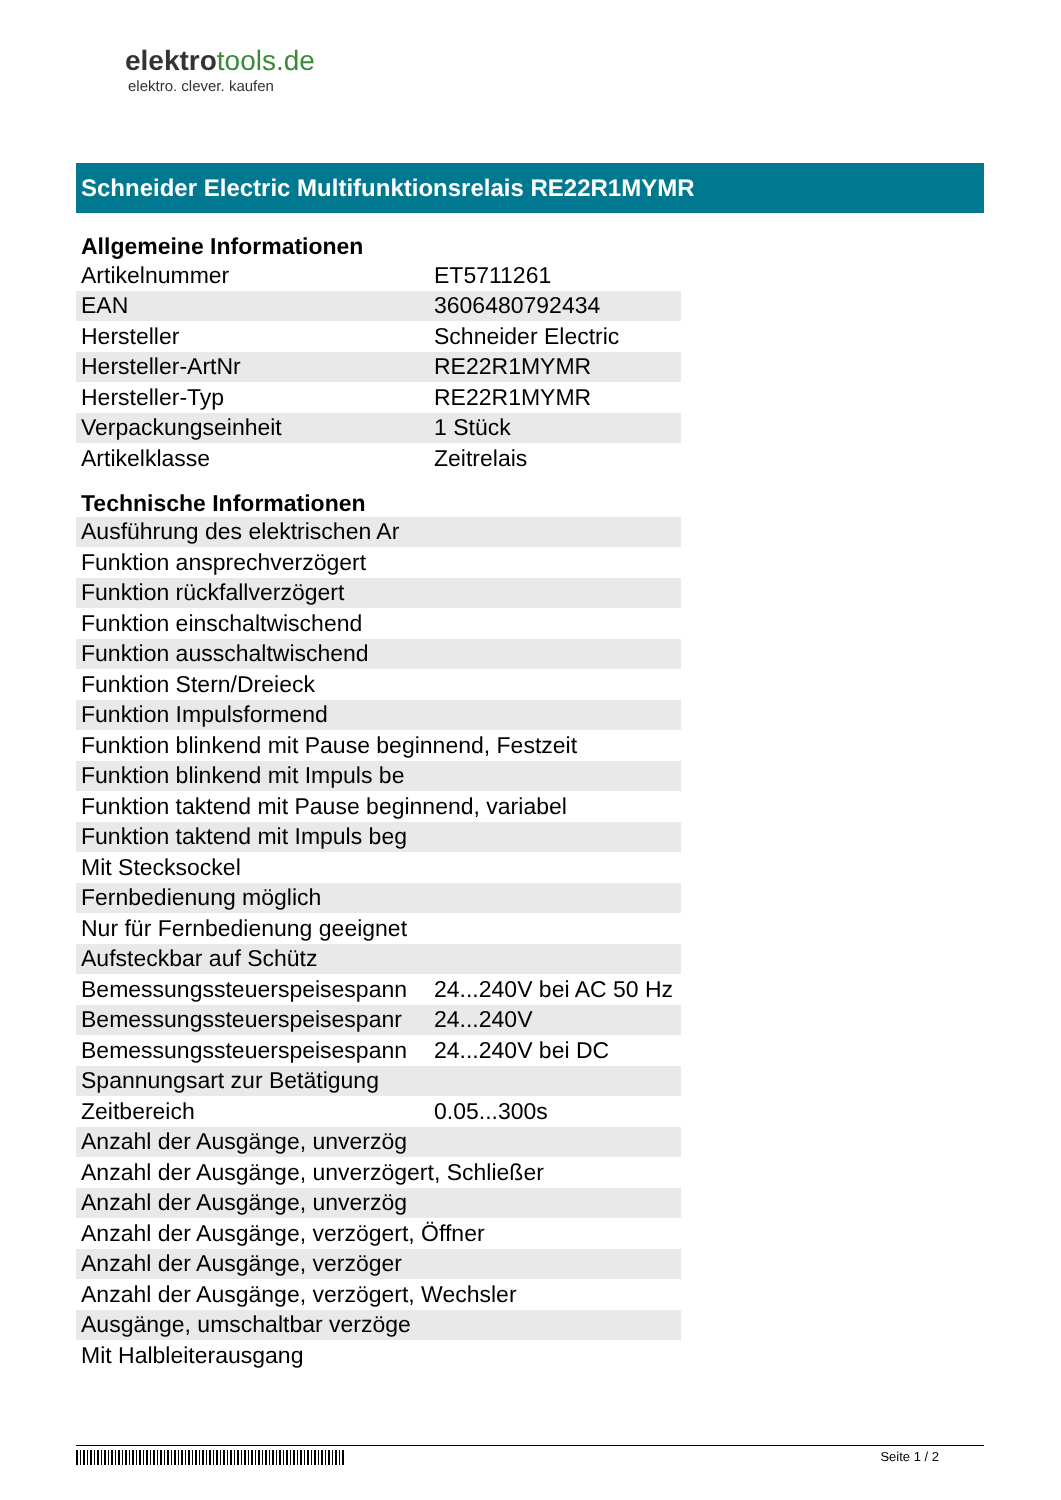elektrotools.de
elektro. clever. kaufen
Schneider Electric Multifunktionsrelais RE22R1MYMR
| Allgemeine Informationen | |
| --- | --- |
| Artikelnummer | ET5711261 |
| EAN | 3606480792434 |
| Hersteller | Schneider Electric |
| Hersteller-ArtNr | RE22R1MYMR |
| Hersteller-Typ | RE22R1MYMR |
| Verpackungseinheit | 1 Stück |
| Artikelklasse | Zeitrelais |
| Technische Informationen | |
| Ausführung des elektrischen Ar | |
| Funktion ansprechverzögert | |
| Funktion rückfallverzögert | |
| Funktion einschaltwischend | |
| Funktion ausschaltwischend | |
| Funktion Stern/Dreieck | |
| Funktion Impulsformend | |
| Funktion blinkend mit Pause beginnend, Festzeit | |
| Funktion blinkend mit Impuls be | |
| Funktion taktend mit Pause beginnend, variabel | |
| Funktion taktend mit Impuls beg | |
| Mit Stecksockel | |
| Fernbedienung möglich | |
| Nur für Fernbedienung geeignet | |
| Aufsteckbar auf Schütz | |
| Bemessungssteuerspeisespann | 24...240V bei AC 50 Hz |
| Bemessungssteuerspeisespanr | 24...240V |
| Bemessungssteuerspeisespann | 24...240V bei DC |
| Spannungsart zur Betätigung | |
| Zeitbereich | 0.05...300s |
| Anzahl der Ausgänge, unverzög | |
| Anzahl der Ausgänge, unverzögert, Schließer | |
| Anzahl der Ausgänge, unverzög | |
| Anzahl der Ausgänge, verzögert, Öffner | |
| Anzahl der Ausgänge, verzöger | |
| Anzahl der Ausgänge, verzögert, Wechsler | |
| Ausgänge, umschaltbar verzöge | |
| Mit Halbleiterausgang | |
Seite 1 / 2